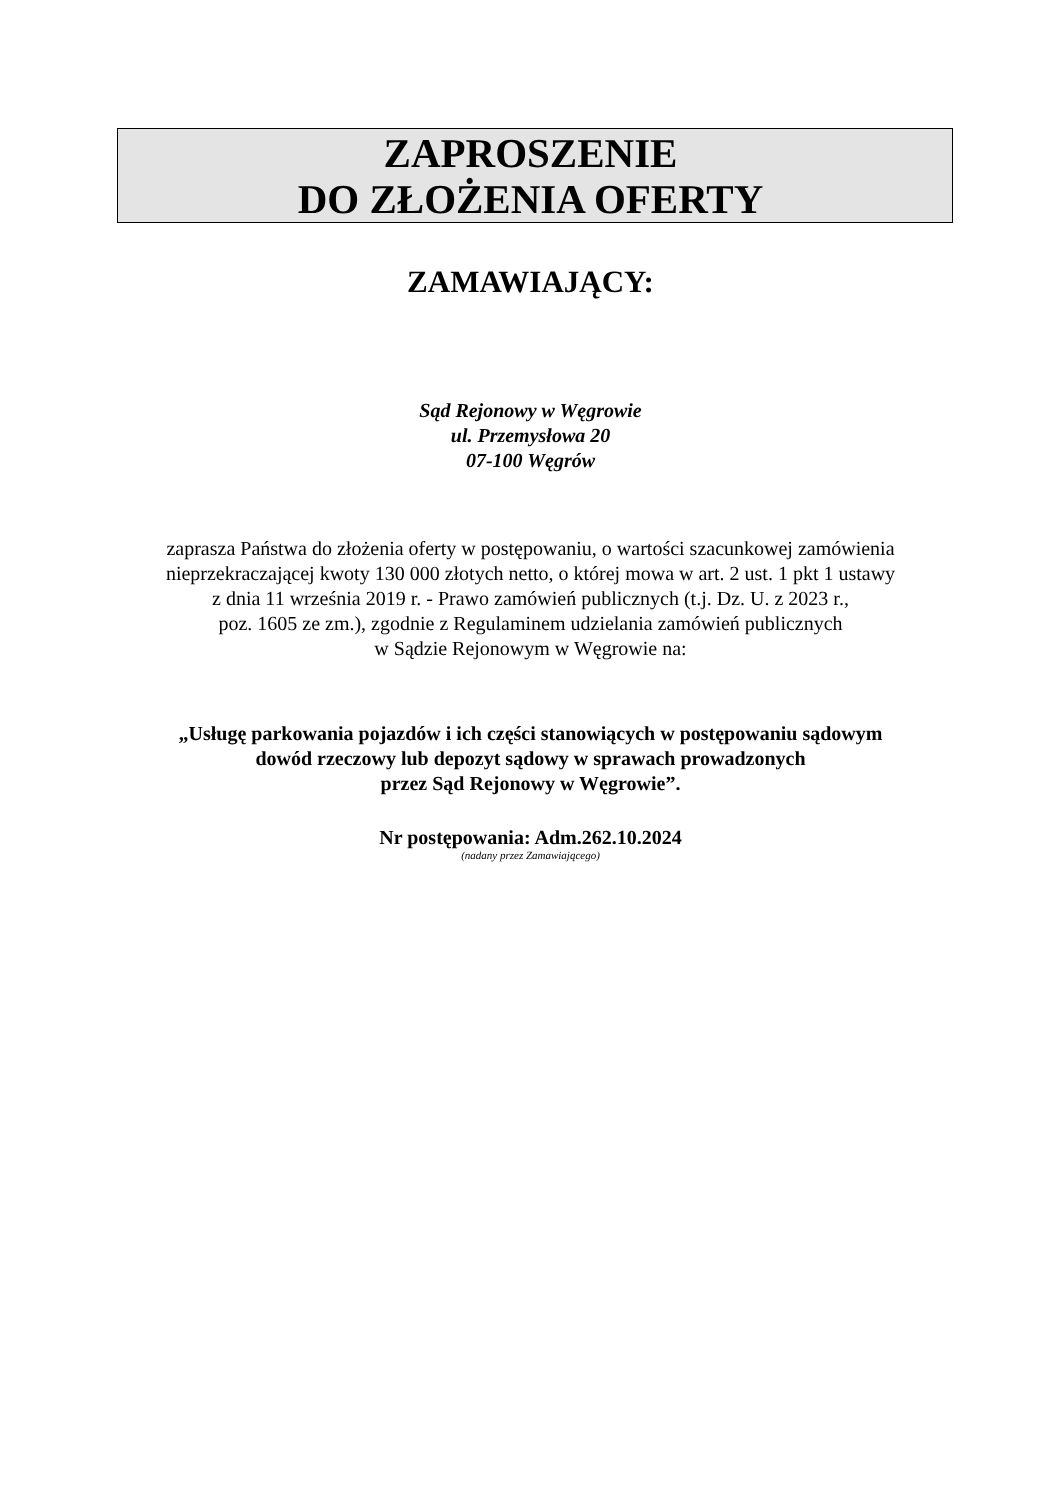ZAPROSZENIE
DO ZŁOŻENIA OFERTY
ZAMAWIAJĄCY:
Sąd Rejonowy w Węgrowie
ul. Przemysłowa 20
07-100 Węgrów
zaprasza Państwa do złożenia oferty w postępowaniu, o wartości szacunkowej zamówienia
nieprzekraczającej kwoty 130 000 złotych netto, o której mowa w art. 2 ust. 1 pkt 1 ustawy
z dnia 11 września 2019 r. - Prawo zamówień publicznych (t.j. Dz. U. z 2023 r.,
poz. 1605 ze zm.), zgodnie z Regulaminem udzielania zamówień publicznych
w Sądzie Rejonowym w Węgrowie na:
„Usługę parkowania pojazdów i ich części stanowiących w postępowaniu sądowym
dowód rzeczowy lub depozyt sądowy w sprawach prowadzonych
przez Sąd Rejonowy w Węgrowie”.
Nr postępowania: Adm.262.10.2024
(nadany przez Zamawiającego)